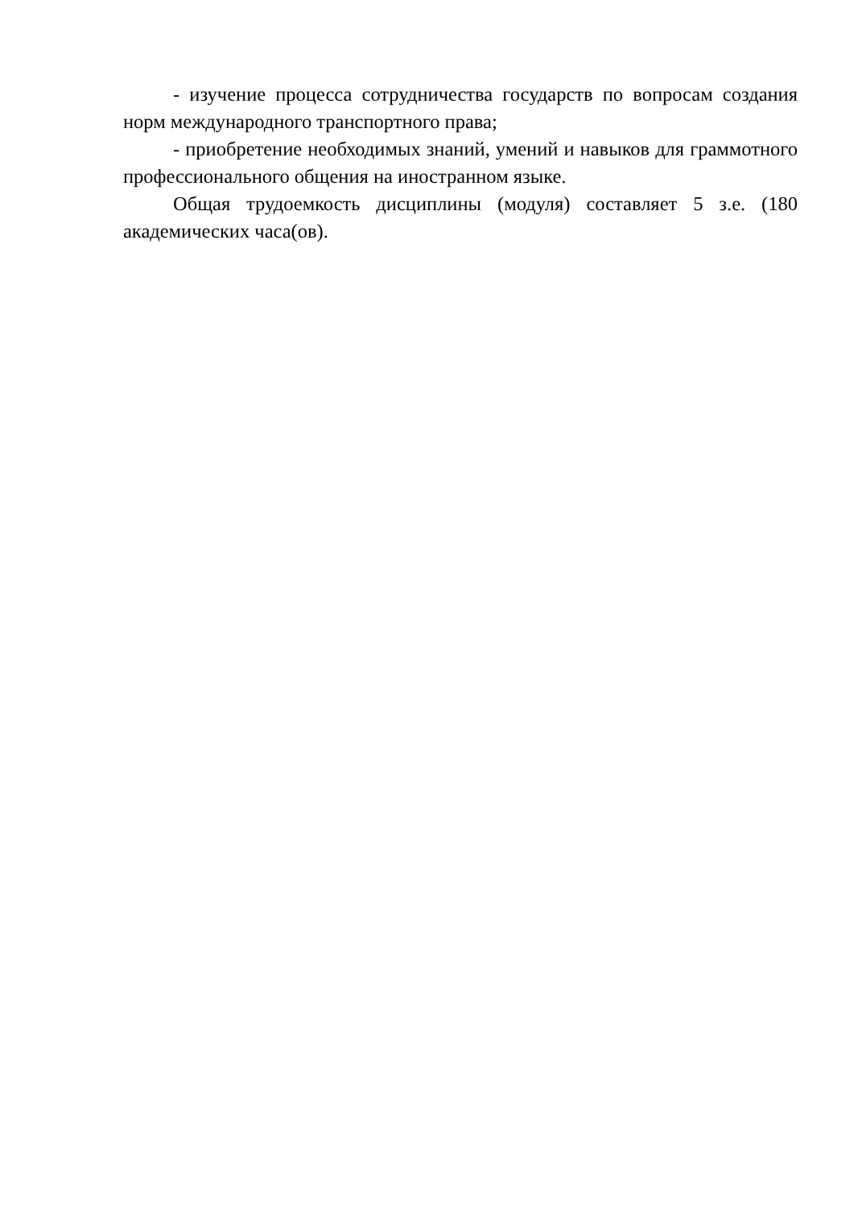- изучение процесса сотрудничества государств по вопросам создания норм международного транспортного права;
- приобретение необходимых знаний, умений и навыков для граммотного профессионального общения на иностранном языке.
Общая трудоемкость дисциплины (модуля) составляет 5 з.е. (180 академических часа(ов).